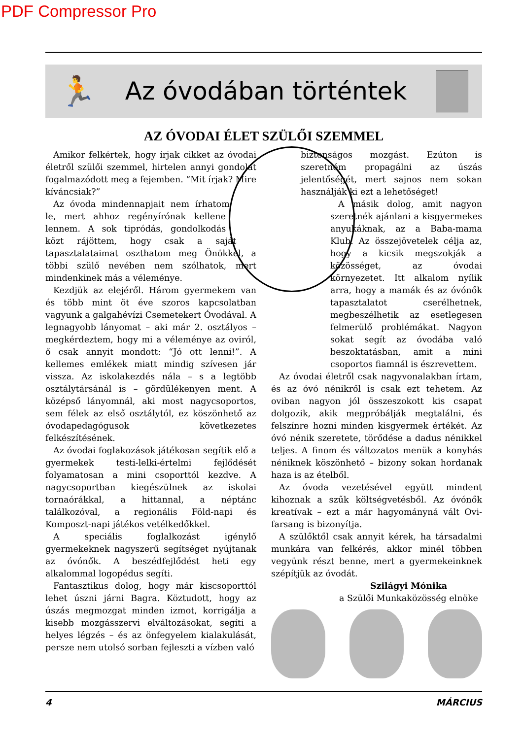PDF Compressor Pro
🏃
Az óvodában történtek
AZ ÓVODAI ÉLET SZÜLŐI SZEMMEL
Amikor felkértek, hogy írjak cikket az óvodai életről szülői szemmel, hirtelen annyi gondolat fogalmazódott meg a fejemben. “Mit írjak? Mire kíváncsiak?”
Az óvoda mindennapjait nem írhatom le, mert ahhoz regényírónak kellene lennem. A sok tipródás, gondolkodás közt rájöttem, hogy csak a saját tapasztalataimat oszthatom meg Önökkel, a többi szülő nevében nem szólhatok, mert mindenkinek más a véleménye.
Kezdjük az elejéről. Három gyermekem van és több mint öt éve szoros kapcsolatban vagyunk a galgahévízi Csemetekert Óvodával. A legnagyobb lányomat – aki már 2. osztályos – megkérdeztem, hogy mi a véleménye az oviról, ő csak annyit mondott: “Jó ott lenni!”. A kellemes emlékek miatt mindig szívesen jár vissza. Az iskolakezdés nála – s a legtöbb osztálytársánál is – gördülékenyen ment. A középső lányomnál, aki most nagycsoportos, sem félek az első osztálytól, ez köszönhető az óvodapedagógusok következetes felkészítésének.
Az óvodai foglakozások játékosan segítik elő a gyermekek testi-lelki-értelmi fejlődését folyamatosan a mini csoporttól kezdve. A nagycsoportban kiegészülnek az iskolai tornaórákkal, a hittannal, a néptánc találkozóval, a regionális Föld-napi és Komposzt-napi játékos vetélkedőkkel.
A speciális foglalkozást igénylő gyermekeknek nagyszerű segítséget nyújtanak az óvónők. A beszédfejlődést heti egy alkalommal logopédus segíti.
Fantasztikus dolog, hogy már kiscsoporttól lehet úszni járni Bagra. Köztudott, hogy az úszás megmozgat minden izmot, korrigálja a kisebb mozgásszervi elváltozásokat, segíti a helyes légzés – és az önfegyelem kialakulását, persze nem utolsó sorban fejleszti a vízben való
biztonságos mozgást. Ezúton is szeretném propagálni az úszás jelentőségét, mert sajnos nem sokan használják ki ezt a lehetőséget!
A másik dolog, amit nagyon szeretnék ajánlani a kisgyermekes anyukáknak, az a Baba-mama Klub. Az összejövetelek célja az, hogy a kicsik megszokják a közösséget, az óvodai környezetet. Itt alkalom nyílik arra, hogy a mamák és az óvónők tapasztalatot cserélhetnek, megbeszélhetik az esetlegesen felmerülő problémákat. Nagyon sokat segít az óvodába való beszoktatásban, amit a mini csoportos fiamnál is észrevettem.
Az óvodai életről csak nagyvonalakban írtam, és az óvó nénikről is csak ezt tehetem. Az oviban nagyon jól összeszokott kis csapat dolgozik, akik megpróbálják megtalálni, és felszínre hozni minden kisgyermek értékét. Az óvó nénik szeretete, törődése a dadus nénikkel teljes. A finom és változatos menük a konyhás néniknek köszönhető – bizony sokan hordanak haza is az ételből.
Az óvoda vezetésével együtt mindent kihoznak a szűk költségvetésből. Az óvónők kreatívak – ezt a már hagyományná vált Ovi-farsang is bizonyítja.
A szülőktől csak annyit kérek, ha társadalmi munkára van felkérés, akkor minél többen vegyünk részt benne, mert a gyermekeinknek szépítjük az óvodát.
Szilágyi Mónika
a Szülői Munkaközösség elnöke
4 MÁRCIUS